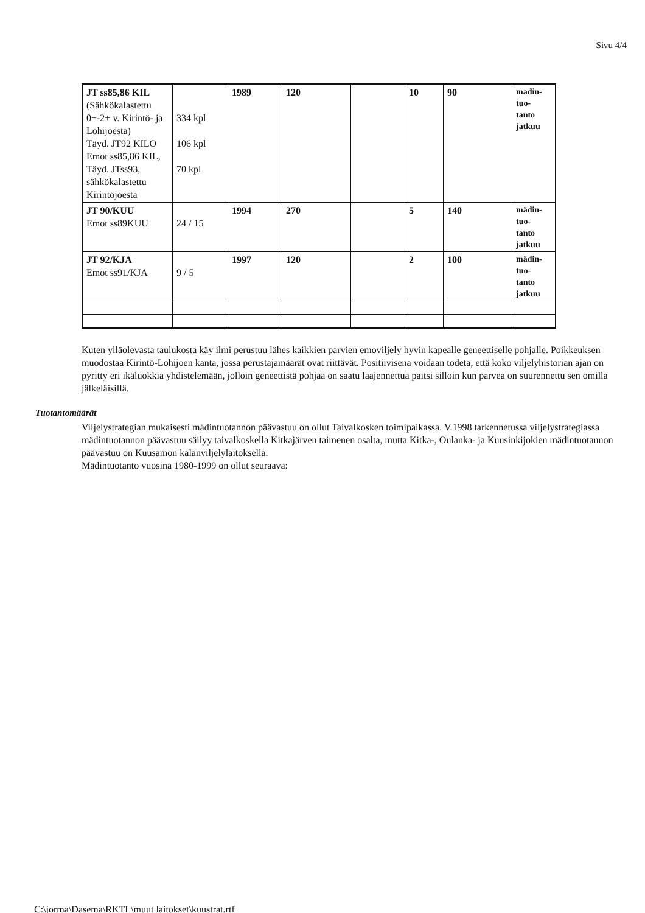Sivu 4/4
| JT ss85,86 KIL (Sähkökalastettu 0+-2+ v. Kirintö- ja Lohijoesta) Täyd. JT92 KILO Emot ss85,86 KIL, Täyd. JTss93, sähkökalastettu Kirintöjoesta | 334 kpl 106 kpl 70 kpl | 1989 | 120 | | 10 | 90 | mädin- tuo- tanto jatkuu |
| JT 90/KUU Emot ss89KUU | 24 / 15 | 1994 | 270 | | 5 | 140 | mädin- tuo- tanto jatkuu |
| JT 92/KJA Emot ss91/KJA | 9 / 5 | 1997 | 120 | | 2 | 100 | mädin- tuo- tanto jatkuu |
Kuten ylläolevasta taulukosta käy ilmi perustuu lähes kaikkien parvien emoviljely hyvin kapealle geneettiselle pohjalle. Poikkeuksen muodostaa Kirintö-Lohijoen kanta, jossa perustajamäärät ovat riittävät. Positiivisena voidaan todeta, että koko viljelyhistorian ajan on pyritty eri ikäluokkia yhdistelemään, jolloin geneettistä pohjaa on saatu laajennettua paitsi silloin kun parvea on suurennettu sen omilla jälkeläisillä.
Tuotantomäärät
Viljelystrategian mukaisesti mädintuotannon päävastuu on ollut Taivalkosken toimipaikassa. V.1998 tarkennetussa viljelystrategiassa mädintuotannon päävastuu säilyy taivalkoskella Kitkajärven taimenen osalta, mutta Kitka-, Oulanka- ja Kuusinkijokien mädintuotannon päävastuu on Kuusamon kalanviljelylaitoksella.
Mädintuotanto vuosina 1980-1999 on ollut seuraava:
C:\jorma\Dasema\RKTL\muut laitokset\kuustrat.rtf